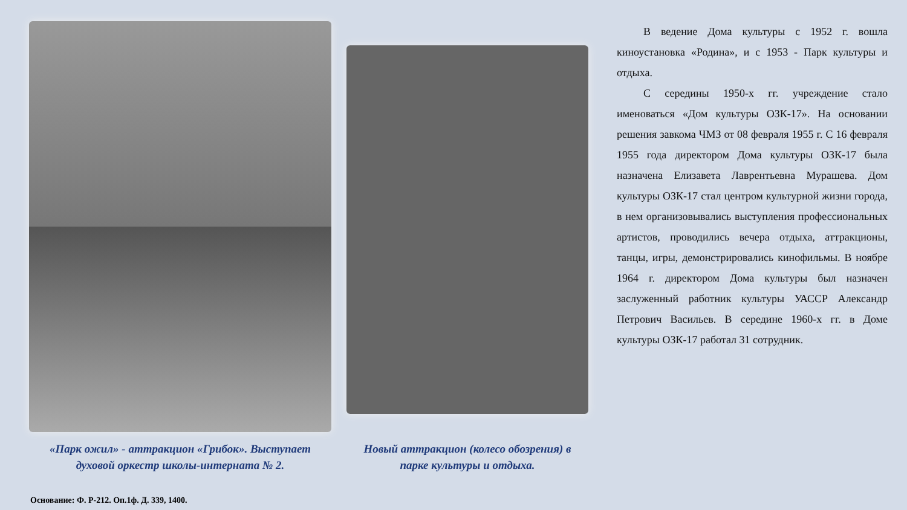«Парк ожил» - аттракцион «Грибок». Выступает
духовой оркестр школы-интерната № 2.
Новый аттракцион (колесо обозрения) в
парке культуры и отдыха.
В ведение Дома культуры с 1952 г. вошла киноустановка «Родина», и с 1953 - Парк культуры и отдыха.
С середины 1950-х гг. учреждение стало именоваться «Дом культуры ОЗК-17». На основании решения завкома ЧМЗ от 08 февраля 1955 г. С 16 февраля 1955 года директором Дома культуры ОЗК-17 была назначена Елизавета Лаврентьевна Мурашева. Дом культуры ОЗК-17 стал центром культурной жизни города, в нем организовывались выступления профессиональных артистов, проводились вечера отдыха, аттракционы, танцы, игры, демонстрировались кинофильмы. В ноябре 1964 г. директором Дома культуры был назначен заслуженный работник культуры УАССР Александр Петрович Васильев. В середине 1960-х гг. в Доме культуры ОЗК-17 работал 31 сотрудник.
Основание: Ф. Р-212. Оп.1ф. Д. 339, 1400.